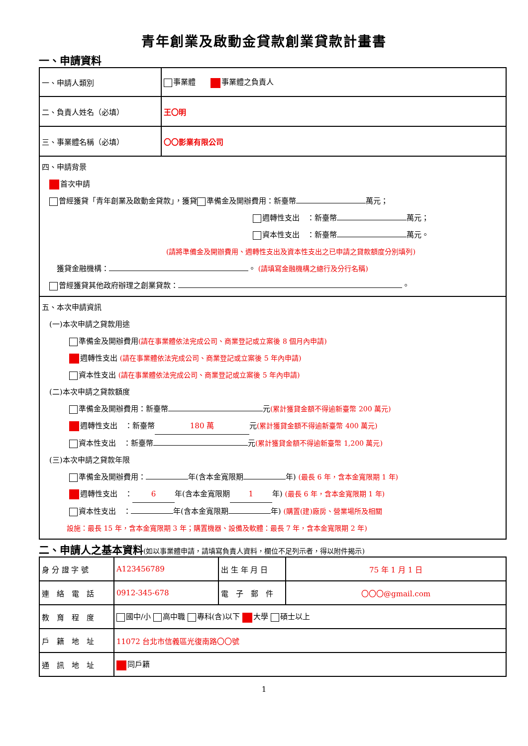青年創業及啟動金貸款創業貸款計畫書
一、申請資料
| 一、申請人類別 | 事業體 事業體之負責人 |
| 二、負責人姓名（必填） | 王〇明 |
| 三、事業體名稱（必填） | 〇〇影業有限公司 |
| 四、申請背景 首次申請 曾經獲貸「青年創業及啟動金貸款」，獲貸 準備金及開辦費用：新臺幣 萬元； 週轉性支出 ：新臺幣 萬元； 資本性支出 ：新臺幣 萬元。 (請將準備金及開辦費用、週轉性支出及資本性支出之已申請之貸款額度分別填列) 獲貸金融機構： 。 (請填寫金融機構之總行及分行名稱) 曾經獲貸其他政府辦理之創業貸款： 。 | |
| 五、本次申請資訊 (一)本次申請之貸款用途 準備金及開辦費用 (請在事業體依法完成公司、商業登記或立案後 8 個月內申請) 週轉性支出 (請在事業體依法完成公司、商業登記或立案後 5 年內申請) 資本性支出 (請在事業體依法完成公司、商業登記或立案後 5 年內申請) (二)本次申請之貸款額度 準備金及開辦費用：新臺幣 元 (累計獲貸金額不得逾新臺幣 200 萬元) 週轉性支出 ：新臺幣 180 萬 元 (累計獲貸金額不得逾新臺幣 400 萬元) 資本性支出 ：新臺幣 元 (累計獲貸金額不得逾新臺幣 1,200 萬元) (三)本次申請之貸款年限 準備金及開辦費用： 年(含本金寬限期 年) (最長 6 年，含本金寬限期 1 年) 週轉性支出 ： 6 年(含本金寬限期 1 年) (最長 6 年，含本金寬限期 1 年) 資本性支出 ： 年(含本金寬限期 年) (購置(建)廠房、營業場所及相關 設施：最長 15 年，含本金寬限期 3 年；購置機器、設備及軟體：最長 7 年，含本金寬限期 2 年) | |
二、申請人之基本資料(如以事業體申請，請填寫負責人資料，欄位不足列示者，得以附件揭示)
| 身 分 證 字 號 | A123456789 | 出 生 年 月 日 | 75 年 1 月 1 日 |
| 連 絡 電 話 | 0912-345-678 | 電 子 郵 件 | 〇〇〇@gmail.com |
| 教 育 程 度 | 國中/小 高中職 專科(含)以下 大學 碩士以上 | | |
| 戶 籍 地 址 | 11072 台北市信義區光復南路〇〇號 | | |
| 通 訊 地 址 | 同戶籍 | | |
1